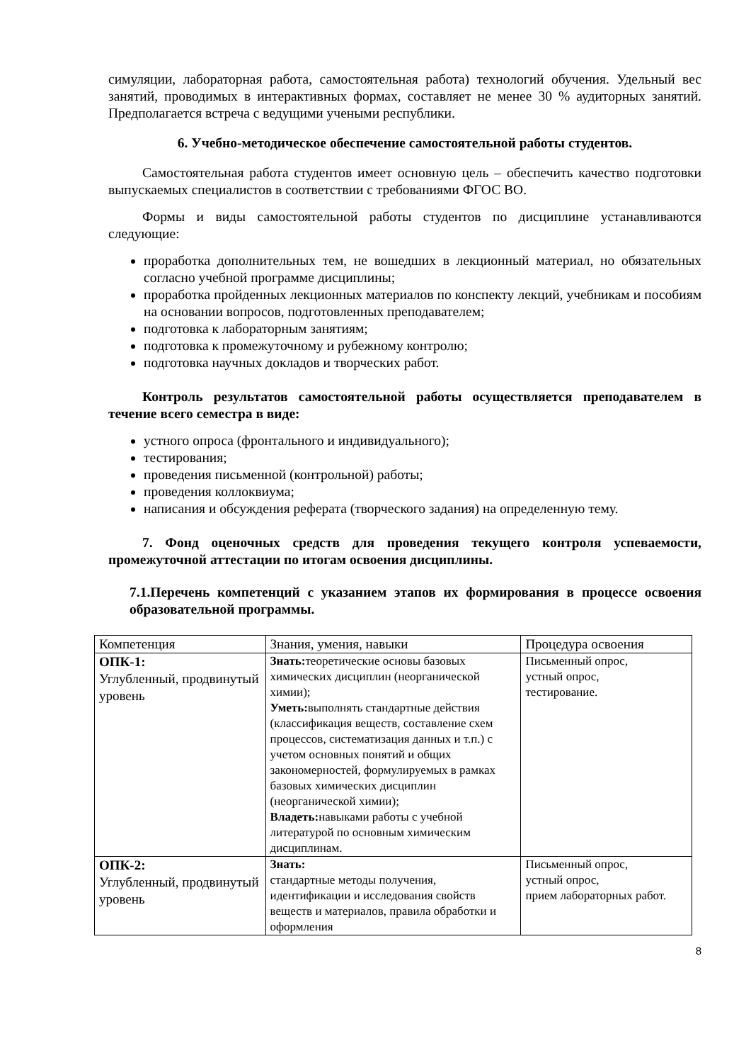симуляции, лабораторная работа, самостоятельная работа) технологий обучения. Удельный вес занятий, проводимых в интерактивных формах, составляет не менее 30 % аудиторных занятий. Предполагается встреча с ведущими учеными республики.
6. Учебно-методическое обеспечение самостоятельной работы студентов.
Самостоятельная работа студентов имеет основную цель – обеспечить качество подготовки выпускаемых специалистов в соответствии с требованиями ФГОС ВО.
Формы и виды самостоятельной работы студентов по дисциплине устанавливаются следующие:
проработка дополнительных тем, не вошедших в лекционный материал, но обязательных согласно учебной программе дисциплины;
проработка пройденных лекционных материалов по конспекту лекций, учебникам и пособиям на основании вопросов, подготовленных преподавателем;
подготовка к лабораторным занятиям;
подготовка к промежуточному и рубежному контролю;
подготовка научных докладов и творческих работ.
Контроль результатов самостоятельной работы осуществляется преподавателем в течение всего семестра в виде:
устного опроса (фронтального и индивидуального);
тестирования;
проведения письменной (контрольной) работы;
проведения коллоквиума;
написания и обсуждения реферата (творческого задания) на определенную тему.
7. Фонд оценочных средств для проведения текущего контроля успеваемости, промежуточной аттестации по итогам освоения дисциплины.
7.1.Перечень компетенций с указанием этапов их формирования в процессе освоения образовательной программы.
| Компетенция | Знания, умения, навыки | Процедура освоения |
| ОПК-1: Углубленный, продвинутый уровень | Знать: теоретические основы базовых химических дисциплин (неорганической химии); Уметь: выполнять стандартные действия (классификация веществ, составление схем процессов, систематизация данных и т.п.) с учетом основных понятий и общих закономерностей, формулируемых в рамках базовых химических дисциплин (неорганической химии); Владеть: навыками работы с учебной литературой по основным химическим дисциплинам. | Письменный опрос, устный опрос, тестирование. |
| ОПК-2: Углубленный, продвинутый уровень | Знать: стандартные методы получения, идентификации и исследования свойств веществ и материалов, правила обработки и оформления | Письменный опрос, устный опрос, прием лабораторных работ. |
8